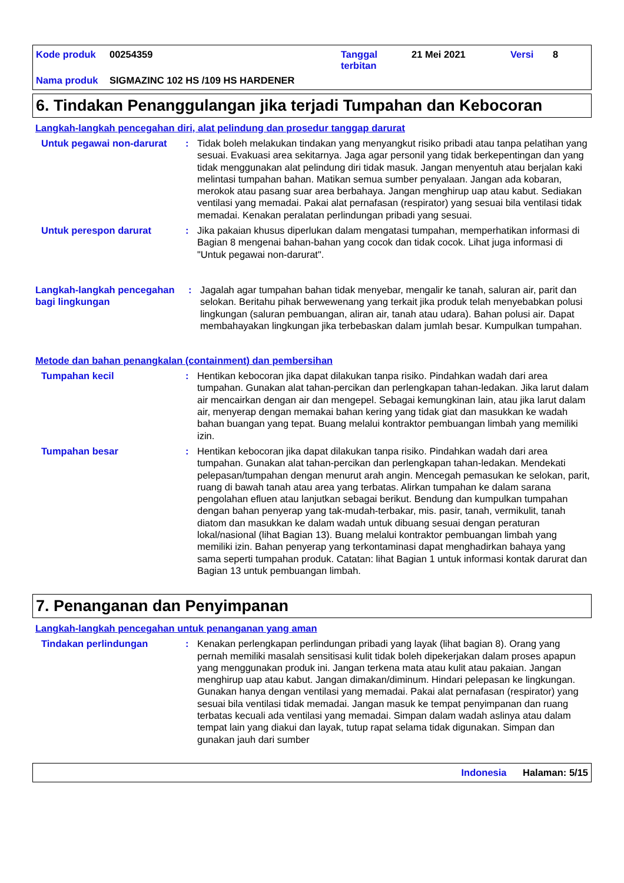Kode produk 00254359 Tanggal
terbitan 21 Mei 2021 Versi 8
Nama produk SIGMAZINC 102 HS /109 HS HARDENER
6. Tindakan Penanggulangan jika terjadi Tumpahan dan Kebocoran
Langkah-langkah pencegahan diri, alat pelindung dan prosedur tanggap darurat
Untuk pegawai non-darurat
: Tidak boleh melakukan tindakan yang menyangkut risiko pribadi atau tanpa pelatihan yang sesuai. Evakuasi area sekitarnya. Jaga agar personil yang tidak berkepentingan dan yang tidak menggunakan alat pelindung diri tidak masuk. Jangan menyentuh atau berjalan kaki melintasi tumpahan bahan. Matikan semua sumber penyalaan. Jangan ada kobaran, merokok atau pasang suar area berbahaya. Jangan menghirup uap atau kabut. Sediakan ventilasi yang memadai. Pakai alat pernafasan (respirator) yang sesuai bila ventilasi tidak memadai. Kenakan peralatan perlindungan pribadi yang sesuai.
Untuk perespon darurat : Jika pakaian khusus diperlukan dalam mengatasi tumpahan, memperhatikan informasi di Bagian 8 mengenai bahan-bahan yang cocok dan tidak cocok. Lihat juga informasi di "Untuk pegawai non-darurat".
Langkah-langkah pencegahan bagi lingkungan
: Jagalah agar tumpahan bahan tidak menyebar, mengalir ke tanah, saluran air, parit dan selokan. Beritahu pihak berwewenang yang terkait jika produk telah menyebabkan polusi lingkungan (saluran pembuangan, aliran air, tanah atau udara). Bahan polusi air. Dapat membahayakan lingkungan jika terbebaskan dalam jumlah besar. Kumpulkan tumpahan.
Metode dan bahan penangkalan (containment) dan pembersihan
Tumpahan kecil : Hentikan kebocoran jika dapat dilakukan tanpa risiko. Pindahkan wadah dari area tumpahan. Gunakan alat tahan-percikan dan perlengkapan tahan-ledakan. Jika larut dalam air mencairkan dengan air dan mengepel. Sebagai kemungkinan lain, atau jika larut dalam air, menyerap dengan memakai bahan kering yang tidak giat dan masukkan ke wadah bahan buangan yang tepat. Buang melalui kontraktor pembuangan limbah yang memiliki izin.
Tumpahan besar : Hentikan kebocoran jika dapat dilakukan tanpa risiko. Pindahkan wadah dari area tumpahan. Gunakan alat tahan-percikan dan perlengkapan tahan-ledakan. Mendekati pelepasan/tumpahan dengan menurut arah angin. Mencegah pemasukan ke selokan, parit, ruang di bawah tanah atau area yang terbatas. Alirkan tumpahan ke dalam sarana pengolahan efluen atau lanjutkan sebagai berikut. Bendung dan kumpulkan tumpahan dengan bahan penyerap yang tak-mudah-terbakar, mis. pasir, tanah, vermikulit, tanah diatom dan masukkan ke dalam wadah untuk dibuang sesuai dengan peraturan lokal/nasional (lihat Bagian 13). Buang melalui kontraktor pembuangan limbah yang memiliki izin. Bahan penyerap yang terkontaminasi dapat menghadirkan bahaya yang sama seperti tumpahan produk. Catatan: lihat Bagian 1 untuk informasi kontak darurat dan Bagian 13 untuk pembuangan limbah.
7. Penanganan dan Penyimpanan
Langkah-langkah pencegahan untuk penanganan yang aman
Tindakan perlindungan : Kenakan perlengkapan perlindungan pribadi yang layak (lihat bagian 8). Orang yang pernah memiliki masalah sensitisasi kulit tidak boleh dipekerjakan dalam proses apapun yang menggunakan produk ini. Jangan terkena mata atau kulit atau pakaian. Jangan menghirup uap atau kabut. Jangan dimakan/diminum. Hindari pelepasan ke lingkungan. Gunakan hanya dengan ventilasi yang memadai. Pakai alat pernafasan (respirator) yang sesuai bila ventilasi tidak memadai. Jangan masuk ke tempat penyimpanan dan ruang terbatas kecuali ada ventilasi yang memadai. Simpan dalam wadah aslinya atau dalam tempat lain yang diakui dan layak, tutup rapat selama tidak digunakan. Simpan dan gunakan jauh dari sumber
Indonesia Halaman: 5/15